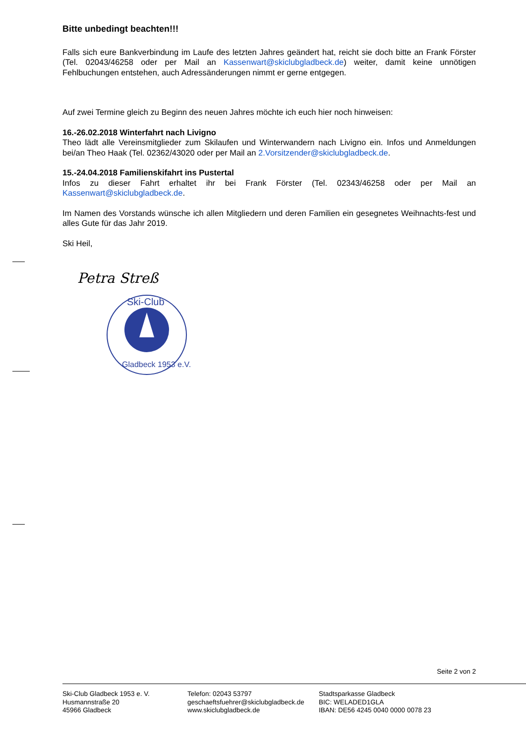Bitte unbedingt beachten!!!
Falls sich eure Bankverbindung im Laufe des letzten Jahres geändert hat, reicht sie doch bitte an Frank Förster (Tel. 02043/46258 oder per Mail an Kassenwart@skiclubgladbeck.de) weiter, damit keine unnötigen Fehlbuchungen entstehen, auch Adressänderungen nimmt er gerne entgegen.
Auf zwei Termine gleich zu Beginn des neuen Jahres möchte ich euch hier noch hinweisen:
16.-26.02.2018 Winterfahrt nach Livigno
Theo lädt alle Vereinsmitglieder zum Skilaufen und Winterwandern nach Livigno ein. Infos und Anmeldungen bei/an Theo Haak (Tel. 02362/43020 oder per Mail an 2.Vorsitzender@skiclubgladbeck.de.
15.-24.04.2018 Familienskifahrt ins Pustertal
Infos zu dieser Fahrt erhaltet ihr bei Frank Förster (Tel. 02343/46258 oder per Mail an Kassenwart@skiclubgladbeck.de.
Im Namen des Vorstands wünsche ich allen Mitgliedern und deren Familien ein gesegnetes Weihnachts-fest und alles Gute für das Jahr 2019.
Ski Heil,
Petra Streß
Ski-Club
Gladbeck 1953 e.V.
Seite 2 von 2
Ski-Club Gladbeck 1953 e. V.
Husmannstraße 20
45966 Gladbeck
Telefon: 02043 53797
geschaeftsfuehrer@skiclubgladbeck.de
www.skiclubgladbeck.de
Stadtsparkasse Gladbeck
BIC: WELADED1GLA
IBAN: DE56 4245 0040 0000 0078 23